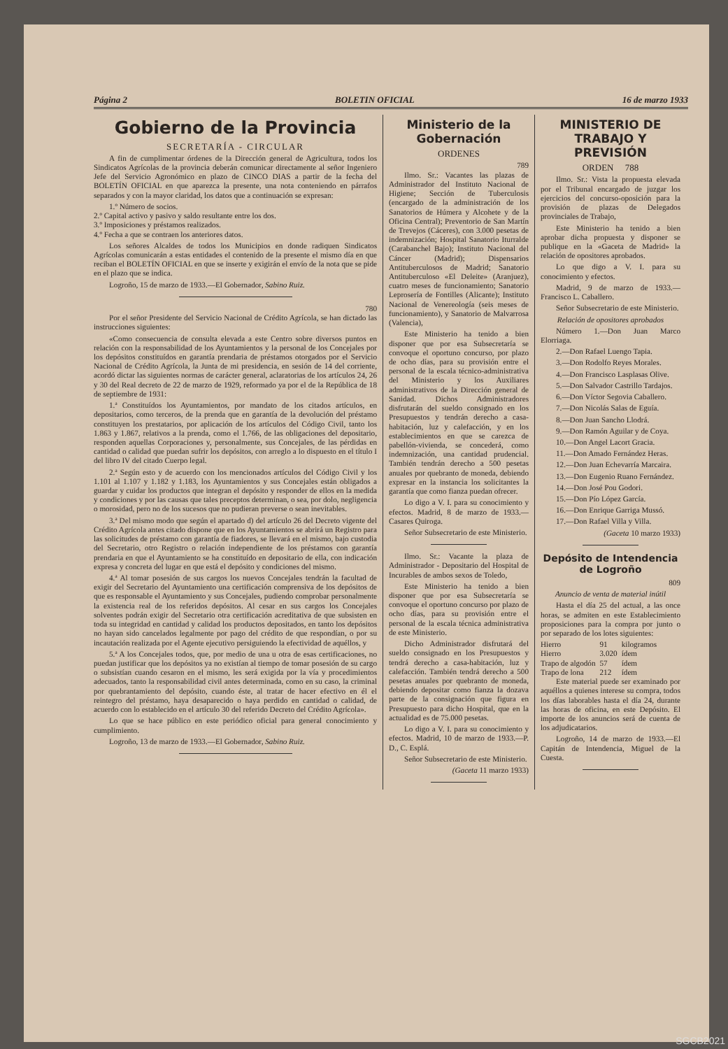Página 2 BOLETIN OFICIAL 16 de marzo 1933
Gobierno de la Provincia
SECRETARÍA - CIRCULAR
A fin de cumplimentar órdenes de la Dirección general de Agricultura, todos los Sindicatos Agrícolas de la provincia deberán comunicar directamente al señor Ingeniero Jefe del Servicio Agronómico en plazo de CINCO DIAS a partir de la fecha del BOLETÍN OFICIAL en que aparezca la presente, una nota conteniendo en párrafos separados y con la mayor claridad, los datos que a continuación se expresan:
1.º Número de socios.
2.º Capital activo y pasivo y saldo resultante entre los dos.
3.º Imposiciones y préstamos realizados.
4.º Fecha a que se contraen los anteriores datos.
Los señores Alcaldes de todos los Municipios en donde radiquen Sindicatos Agrícolas comunicarán a estas entidades el contenido de la presente el mismo día en que reciban el BOLETÍN OFICIAL en que se inserte y exigirán el envío de la nota que se pide en el plazo que se indica.
Logroño, 15 de marzo de 1933.—El Gobernador, Sabino Ruiz.
780
Por el señor Presidente del Servicio Nacional de Crédito Agrícola, se han dictado las instrucciones siguientes:
«Como consecuencia de consulta elevada a este Centro sobre diversos puntos en relación con la responsabilidad de los Ayuntamientos y la personal de los Concejales por los depósitos constituídos en garantía prendaria de préstamos otorgados por el Servicio Nacional de Crédito Agrícola, la Junta de mi presidencia, en sesión de 14 del corriente, acordó dictar las siguientes normas de carácter general, aclaratorias de los artículos 24, 26 y 30 del Real decreto de 22 de marzo de 1929, reformado ya por el de la República de 18 de septiembre de 1931:
1.ª Constituídos los Ayuntamientos, por mandato de los citados artículos, en depositarios, como terceros, de la prenda que en garantía de la devolución del préstamo constituyen los prestatarios, por aplicación de los artículos del Código Civil, tanto los 1.863 y 1.867, relativos a la prenda, como el 1.766, de las obligaciones del depositario, responden aquellas Corporaciones y, personalmente, sus Concejales, de las pérdidas en cantidad o calidad que puedan sufrir los depósitos, con arreglo a lo dispuesto en el título I del libro IV del citado Cuerpo legal.
2.ª Según esto y de acuerdo con los mencionados artículos del Código Civil y los 1.101 al 1.107 y 1.182 y 1.183, los Ayuntamientos y sus Concejales están obligados a guardar y cuidar los productos que integran el depósito y responder de ellos en la medida y condiciones y por las causas que tales preceptos determinan, o sea, por dolo, negligencia o morosidad, pero no de los sucesos que no pudieran preverse o sean inevitables.
3.ª Del mismo modo que según el apartado d) del artículo 26 del Decreto vigente del Crédito Agrícola antes citado dispone que en los Ayuntamientos se abrirá un Registro para las solicitudes de préstamo con garantía de fiadores, se llevará en el mismo, bajo custodia del Secretario, otro Registro o relación independiente de los préstamos con garantía prendaria en que el Ayuntamiento se ha constituído en depositario de ella, con indicación expresa y concreta del lugar en que está el depósito y condiciones del mismo.
4.ª Al tomar posesión de sus cargos los nuevos Concejales tendrán la facultad de exigir del Secretario del Ayuntamiento una certificación comprensiva de los depósitos de que es responsable el Ayuntamiento y sus Concejales, pudiendo comprobar personalmente la existencia real de los referidos depósitos. Al cesar en sus cargos los Concejales solventes podrán exigir del Secretario otra certificación acreditativa de que subsisten en toda su integridad en cantidad y calidad los productos depositados, en tanto los depósitos no hayan sido cancelados legalmente por pago del crédito de que respondían, o por su incautación realizada por el Agente ejecutivo persiguiendo la efectividad de aquéllos, y
5.ª A los Concejales todos, que, por medio de una u otra de esas certificaciones, no puedan justificar que los depósitos ya no existían al tiempo de tomar posesión de su cargo o subsistían cuando cesaron en el mismo, les será exigida por la vía y procedimientos adecuados, tanto la responsabilidad civil antes determinada, como en su caso, la criminal por quebrantamiento del depósito, cuando éste, al tratar de hacer efectivo en él el reintegro del préstamo, haya desaparecido o haya perdido en cantidad o calidad, de acuerdo con lo establecido en el artículo 30 del referido Decreto del Crédito Agrícola».
Lo que se hace público en este periódico oficial para general conocimiento y cumplimiento.
Logroño, 13 de marzo de 1933.—El Gobernador, Sabino Ruiz.
Ministerio de la Gobernación
ORDENES
789
Ilmo. Sr.: Vacantes las plazas de Administrador del Instituto Nacional de Higiene; Sección de Tuberculosis (encargado de la administración de los Sanatorios de Húmera y Alcohete y de la Oficina Central); Preventorio de San Martín de Trevejos (Cáceres), con 3.000 pesetas de indemnización; Hospital Sanatorio Iturralde (Carabanchel Bajo); Instituto Nacional del Cáncer (Madrid); Dispensarios Antituberculosos de Madrid; Sanatorio Antituberculoso «El Deleite» (Aranjuez), cuatro meses de funcionamiento; Sanatorio Leprosería de Fontilles (Alicante); Instituto Nacional de Venereología (seis meses de funcionamiento), y Sanatorio de Malvarrosa (Valencia),
Este Ministerio ha tenido a bien disponer que por esa Subsecretaría se convoque el oportuno concurso, por plazo de ocho días, para su provisión entre el personal de la escala técnico-administrativa del Ministerio y los Auxiliares administrativos de la Dirección general de Sanidad. Dichos Administradores disfrutarán del sueldo consignado en los Presupuestos y tendrán derecho a casa-habitación, luz y calefacción, y en los establecimientos en que se carezca de pabellón-vivienda, se concederá, como indemnización, una cantidad prudencial. También tendrán derecho a 500 pesetas anuales por quebranto de moneda, debiendo expresar en la instancia los solicitantes la garantía que como fianza puedan ofrecer.
Lo digo a V. I. para su conocimiento y efectos. Madrid, 8 de marzo de 1933.—Casares Quiroga.
Señor Subsecretario de este Ministerio.
Ilmo. Sr.: Vacante la plaza de Administrador - Depositario del Hospital de Incurables de ambos sexos de Toledo,
Este Ministerio ha tenido a bien disponer que por esa Subsecretaría se convoque el oportuno concurso por plazo de ocho días, para su provisión entre el personal de la escala técnica administrativa de este Ministerio.
Dicho Administrador disfrutará del sueldo consignado en los Presupuestos y tendrá derecho a casa-habitación, luz y calefacción. También tendrá derecho a 500 pesetas anuales por quebranto de moneda, debiendo depositar como fianza la dozava parte de la consignación que figura en Presupuesto para dicho Hospital, que en la actualidad es de 75.000 pesetas.
Lo digo a V. I. para su conocimiento y efectos. Madrid, 10 de marzo de 1933.—P. D., C. Esplá.
Señor Subsecretario de este Ministerio.
(Gaceta 11 marzo 1933)
MINISTERIO DE TRABAJO Y PREVISIÓN
ORDEN 788
Ilmo. Sr.: Vista la propuesta elevada por el Tribunal encargado de juzgar los ejercicios del concurso-oposición para la provisión de plazas de Delegados provinciales de Trabajo,
Este Ministerio ha tenido a bien aprobar dicha propuesta y disponer se publique en la «Gaceta de Madrid» la relación de opositores aprobados.
Lo que digo a V. I. para su conocimiento y efectos.
Madrid, 9 de marzo de 1933.—Francisco L. Caballero.
Señor Subsecretario de este Ministerio.
Relación de opositores aprobados
Número 1.—Don Juan Marco Elorriaga.
2.—Don Rafael Luengo Tapia.
3.—Don Rodolfo Reyes Morales.
4.—Don Francisco Lasplasas Olive.
5.—Don Salvador Castrillo Tardajos.
6.—Don Víctor Segovia Caballero.
7.—Don Nicolás Salas de Eguía.
8.—Don Juan Sancho Llodrá.
9.—Don Ramón Aguilar y de Coya.
10.—Don Angel Lacort Gracia.
11.—Don Amado Fernández Heras.
12.—Don Juan Echevarría Marcaira.
13.—Don Eugenio Ruano Fernández.
14.—Don José Pou Godori.
15.—Don Pío López García.
16.—Don Enrique Garriga Mussó.
17.—Don Rafael Villa y Villa.
(Gaceta 10 marzo 1933)
Depósito de Intendencia de Logroño
809
Anuncio de venta de material inútil
Hasta el día 25 del actual, a las once horas, se admiten en este Establecimiento proposiciones para la compra por junto o por separado de los lotes siguientes:
| Hierro | 91 | kilogramos |
| Hierro | 3.020 | ídem |
| Trapo de algodón | 57 | ídem |
| Trapo de lona | 212 | ídem |
Este material puede ser examinado por aquéllos a quienes interese su compra, todos los días laborables hasta el día 24, durante las horas de oficina, en este Depósito. El importe de los anuncios será de cuenta de los adjudicatarios.
Logroño, 14 de marzo de 1933.—El Capitán de Intendencia, Miguel de la Cuesta.
SGCB2021